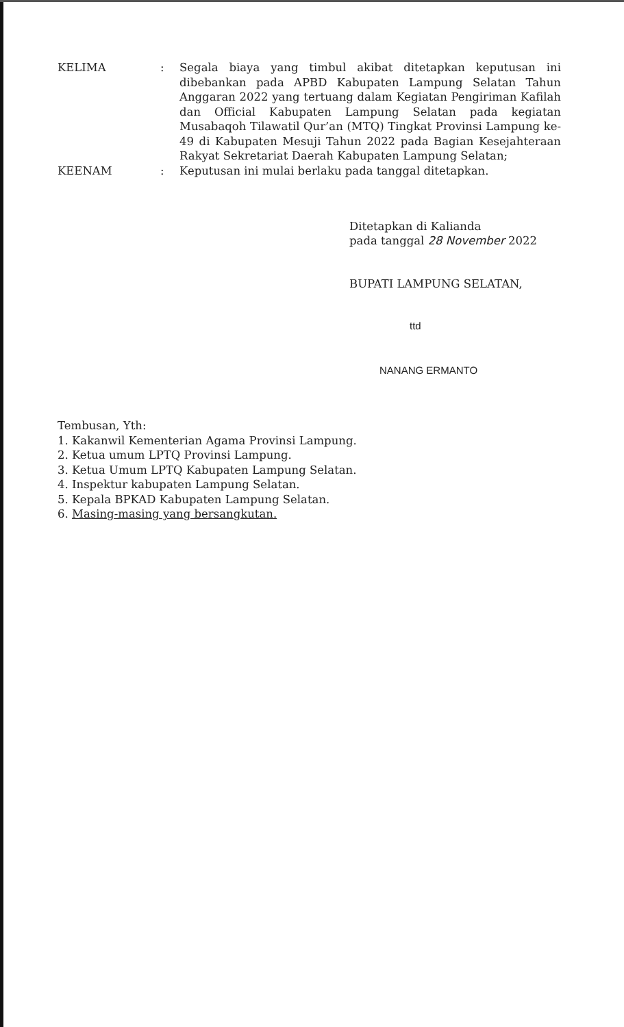KELIMA : Segala biaya yang timbul akibat ditetapkan keputusan ini dibebankan pada APBD Kabupaten Lampung Selatan Tahun Anggaran 2022 yang tertuang dalam Kegiatan Pengiriman Kafilah dan Official Kabupaten Lampung Selatan pada kegiatan Musabaqoh Tilawatil Qur’an (MTQ) Tingkat Provinsi Lampung ke-49 di Kabupaten Mesuji Tahun 2022 pada Bagian Kesejahteraan Rakyat Sekretariat Daerah Kabupaten Lampung Selatan;
KEENAM : Keputusan ini mulai berlaku pada tanggal ditetapkan.
Ditetapkan di Kalianda
pada tanggal 28 November 2022
BUPATI LAMPUNG SELATAN,
ttd
NANANG ERMANTO
Tembusan, Yth:
1. Kakanwil Kementerian Agama Provinsi Lampung.
2. Ketua umum LPTQ Provinsi Lampung.
3. Ketua Umum LPTQ Kabupaten Lampung Selatan.
4. Inspektur kabupaten Lampung Selatan.
5. Kepala BPKAD Kabupaten Lampung Selatan.
6. Masing-masing yang bersangkutan.